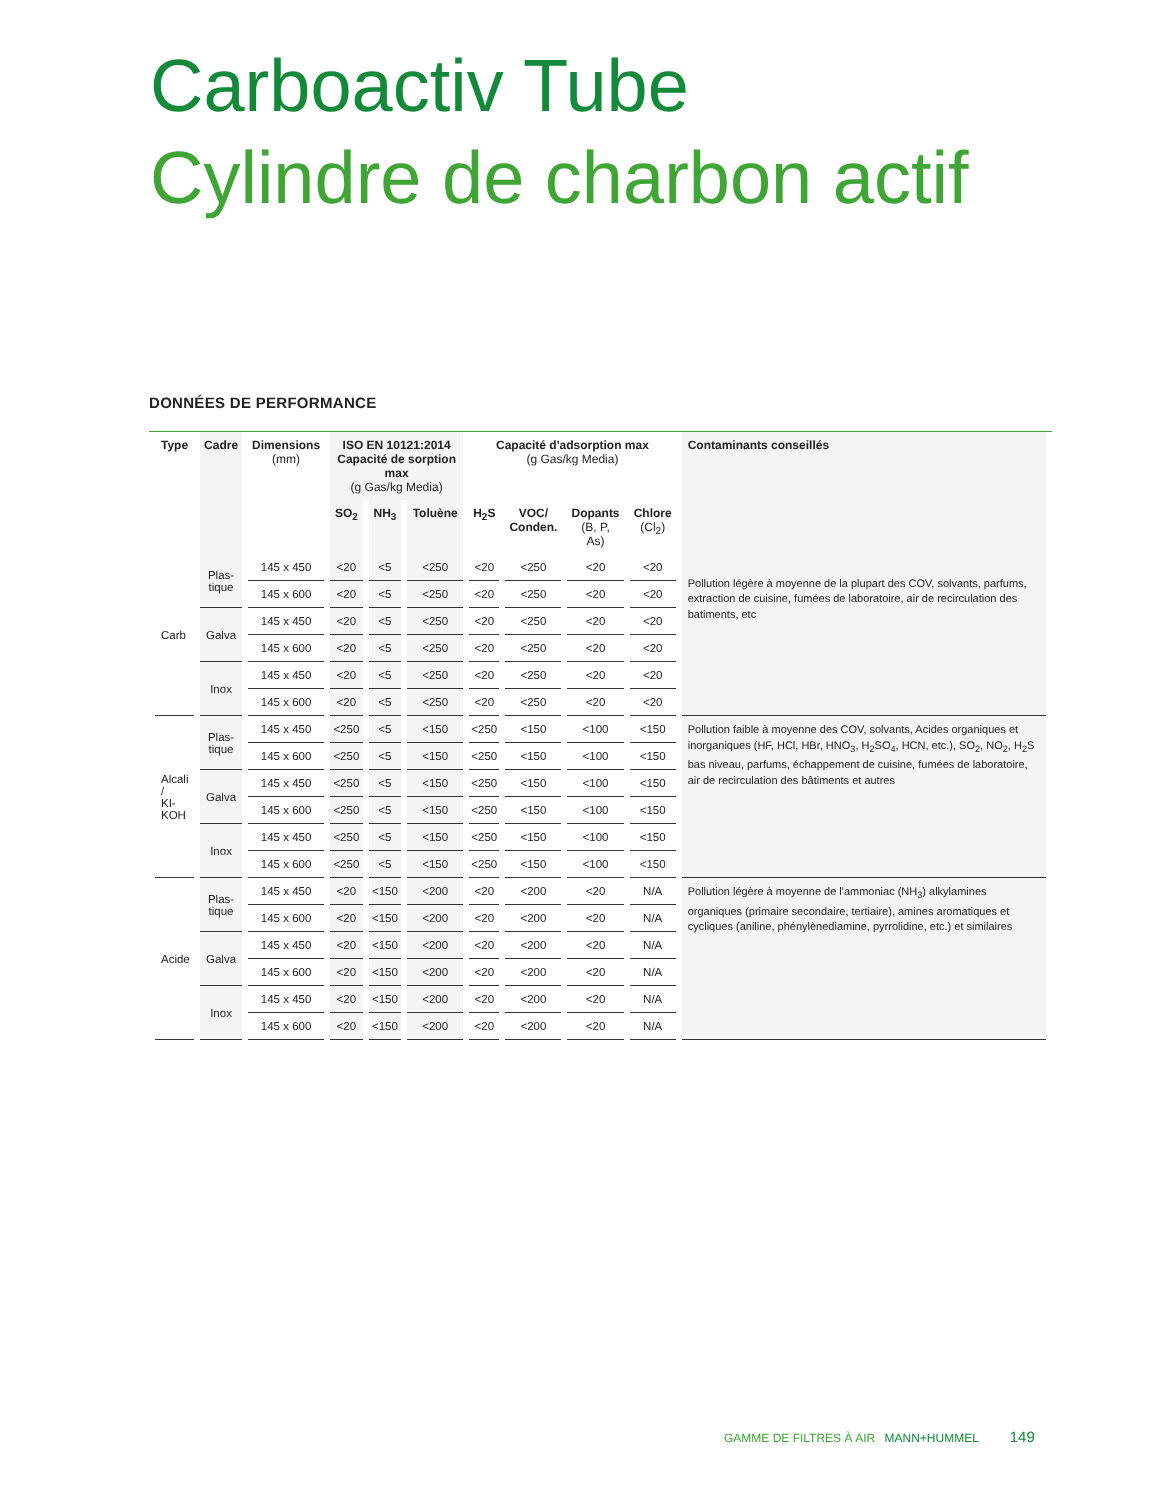Carboactiv Tube
Cylindre de charbon actif
DONNÉES DE PERFORMANCE
| Type | Cadre | Dimensions (mm) | ISO EN 10121:2014 Capacité de sorption max (g Gas/kg Media) | | | Capacité d'adsorption max (g Gas/kg Media) | | | | Contaminants conseillés |
| --- | --- | --- | --- | --- | --- | --- | --- | --- | --- | --- |
| | | | SO<sub>2</sub> | NH<sub>3</sub> | Toluène | H<sub>2</sub>S | VOC/ Conden. | Dopants (B, P, As) | Chlore (Cl<sub>2</sub>) | |
| Carb | Plas- tique | 145 x 450 | <20 | <5 | <250 | <20 | <250 | <20 | <20 | Pollution légère à moyenne de la plupart des COV, solvants, parfums, extraction de cuisine, fumées de laboratoire, air de recirculation des batiments, etc |
| | | 145 x 600 | <20 | <5 | <250 | <20 | <250 | <20 | <20 | |
| | Galva | 145 x 450 | <20 | <5 | <250 | <20 | <250 | <20 | <20 | |
| | | 145 x 600 | <20 | <5 | <250 | <20 | <250 | <20 | <20 | |
| | Inox | 145 x 450 | <20 | <5 | <250 | <20 | <250 | <20 | <20 | |
| | | 145 x 600 | <20 | <5 | <250 | <20 | <250 | <20 | <20 | |
| Alcali / KI-KOH | Plas- tique | 145 x 450 | <250 | <5 | <150 | <250 | <150 | <100 | <150 | Pollution faible à moyenne des COV, solvants, Acides organiques et inorganiques (HF, HCl, HBr, HNO<sub>3</sub>, H<sub>2</sub>SO<sub>4</sub>, HCN, etc.), SO<sub>2</sub>, NO<sub>2</sub>, H<sub>2</sub>S bas niveau, parfums, échappement de cuisine, fumées de laboratoire, air de recirculation des bâtiments et autres |
| | | 145 x 600 | <250 | <5 | <150 | <250 | <150 | <100 | <150 | |
| | Galva | 145 x 450 | <250 | <5 | <150 | <250 | <150 | <100 | <150 | |
| | | 145 x 600 | <250 | <5 | <150 | <250 | <150 | <100 | <150 | |
| | Inox | 145 x 450 | <250 | <5 | <150 | <250 | <150 | <100 | <150 | |
| | | 145 x 600 | <250 | <5 | <150 | <250 | <150 | <100 | <150 | |
| Acide | Plas- tique | 145 x 450 | <20 | <150 | <200 | <20 | <200 | <20 | N/A | Pollution légère à moyenne de l'ammoniac (NH<sub>3</sub>) alkylamines organiques (primaire secondaire, tertiaire), amines aromatiques et cycliques (aniline, phénylènediamine, pyrrolidine, etc.) et similaires |
| | | 145 x 600 | <20 | <150 | <200 | <20 | <200 | <20 | N/A | |
| | Galva | 145 x 450 | <20 | <150 | <200 | <20 | <200 | <20 | N/A | |
| | | 145 x 600 | <20 | <150 | <200 | <20 | <200 | <20 | N/A | |
| | Inox | 145 x 450 | <20 | <150 | <200 | <20 | <200 | <20 | N/A | |
| | | 145 x 600 | <20 | <150 | <200 | <20 | <200 | <20 | N/A | |
GAMME DE FILTRES À AIR MANN+HUMMEL 149